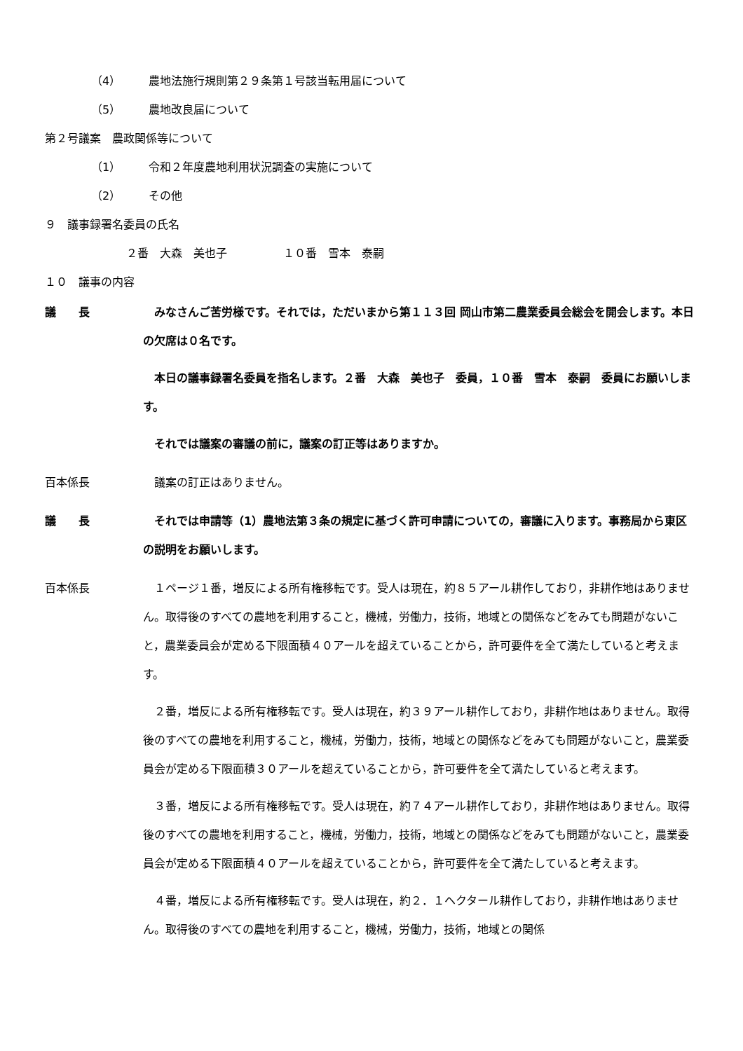（4） 農地法施行規則第２９条第１号該当転用届について
（5） 農地改良届について
第２号議案　農政関係等について
（1） 令和２年度農地利用状況調査の実施について
（2） その他
９　議事録署名委員の氏名
２番　大森　美也子　　　　　１０番　雪本　泰嗣
１０　議事の内容
議　　長 　みなさんご苦労様です。それでは，ただいまから第１１３回 岡山市第二農業委員会総会を開会します。本日の欠席は０名です。
　本日の議事録署名委員を指名します。２番　大森　美也子　委員，１０番　雪本　泰嗣　委員にお願いします。
　それでは議案の審議の前に，議案の訂正等はありますか。
百本係長 　議案の訂正はありません。
議　　長 　それでは申請等（1）農地法第３条の規定に基づく許可申請についての，審議に入ります。事務局から東区の説明をお願いします。
百本係長 　１ページ１番，増反による所有権移転です。受人は現在，約８５アール耕作しており，非耕作地はありません。取得後のすべての農地を利用すること，機械，労働力，技術，地域との関係などをみても問題がないこと，農業委員会が定める下限面積４０アールを超えていることから，許可要件を全て満たしていると考えます。
　２番，増反による所有権移転です。受人は現在，約３９アール耕作しており，非耕作地はありません。取得後のすべての農地を利用すること，機械，労働力，技術，地域との関係などをみても問題がないこと，農業委員会が定める下限面積３０アールを超えていることから，許可要件を全て満たしていると考えます。
　３番，増反による所有権移転です。受人は現在，約７４アール耕作しており，非耕作地はありません。取得後のすべての農地を利用すること，機械，労働力，技術，地域との関係などをみても問題がないこと，農業委員会が定める下限面積４０アールを超えていることから，許可要件を全て満たしていると考えます。
　４番，増反による所有権移転です。受人は現在，約２．１ヘクタール耕作しており，非耕作地はありません。取得後のすべての農地を利用すること，機械，労働力，技術，地域との関係